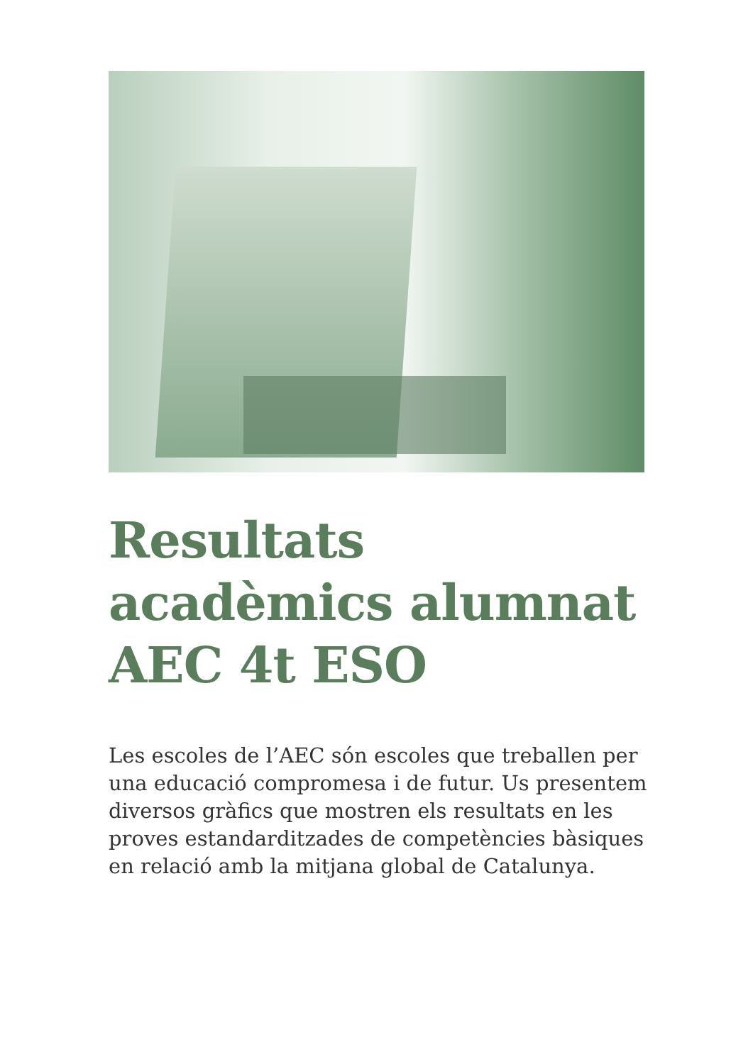Resultats acadèmics alumnat AEC 4t ESO
Les escoles de l’AEC són escoles que treballen per una educació compromesa i de futur. Us presentem diversos gràfics que mostren els resultats en les proves estandarditzades de competències bàsiques en relació amb la mitjana global de Catalunya.